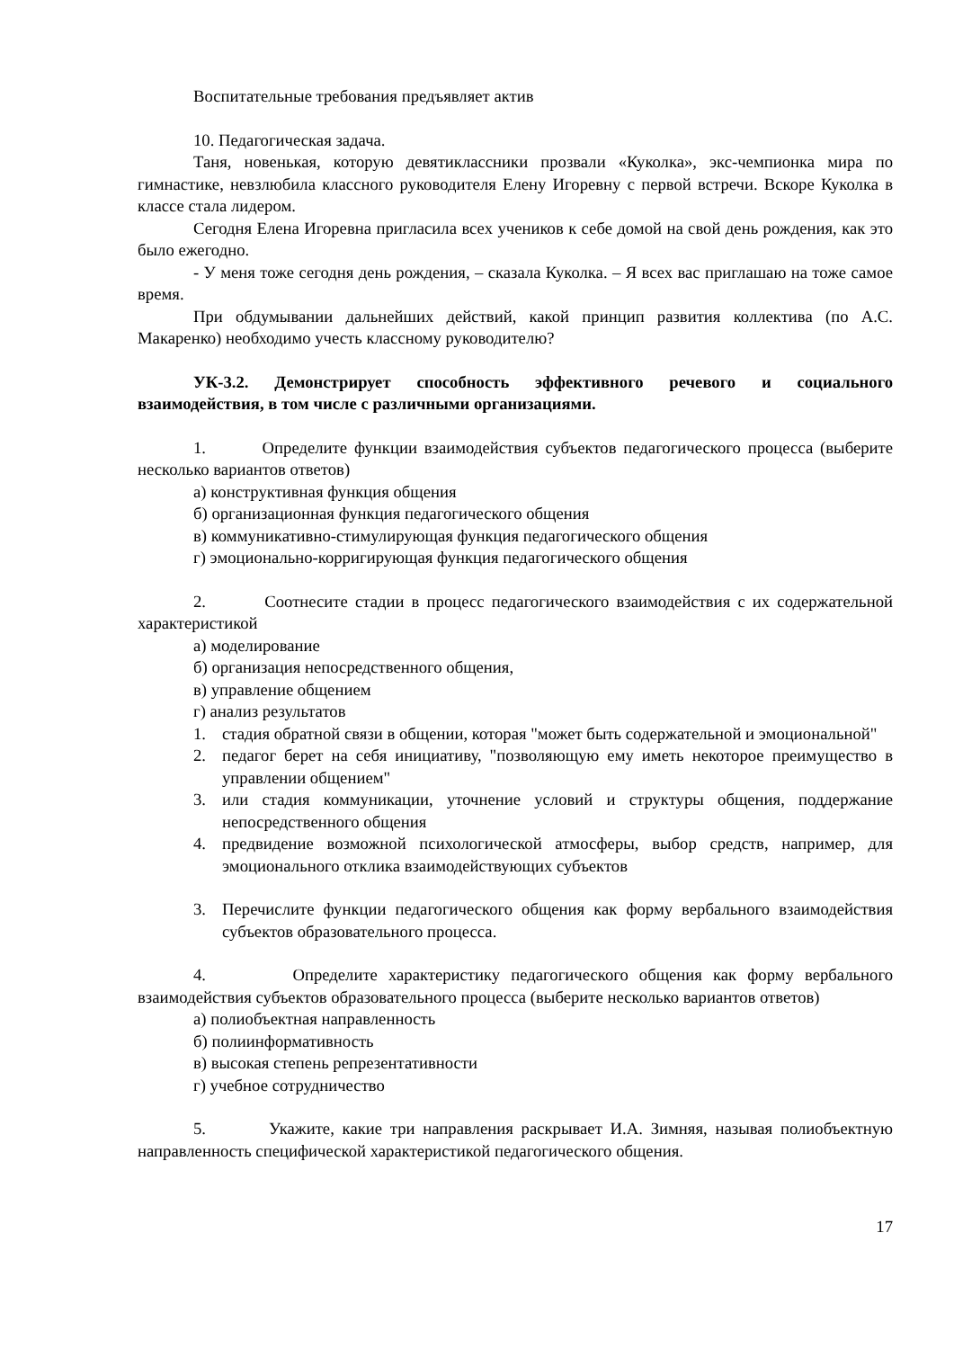Воспитательные требования предъявляет актив
10. Педагогическая задача.
Таня, новенькая, которую девятиклассники прозвали «Куколка», экс-чемпионка мира по гимнастике, невзлюбила классного руководителя Елену Игоревну с первой встречи. Вскоре Куколка в классе стала лидером.
Сегодня Елена Игоревна пригласила всех учеников к себе домой на свой день рождения, как это было ежегодно.
- У меня тоже сегодня день рождения, – сказала Куколка. – Я всех вас приглашаю на тоже самое время.
При обдумывании дальнейших действий, какой принцип развития коллектива (по А.С. Макаренко) необходимо учесть классному руководителю?
УК-3.2. Демонстрирует способность эффективного речевого и социального взаимодействия, в том числе с различными организациями.
1. Определите функции взаимодействия субъектов педагогического процесса (выберите несколько вариантов ответов)
а) конструктивная функция общения
б) организационная функция педагогического общения
в) коммуникативно-стимулирующая функция педагогического общения
г) эмоционально-корригирующая функция педагогического общения
2. Соотнесите стадии в процесс педагогического взаимодействия с их содержательной характеристикой
а) моделирование
б) организация непосредственного общения,
в) управление общением
г) анализ результатов
1. стадия обратной связи в общении, которая "может быть содержательной и эмоциональной"
2. педагог берет на себя инициативу, "позволяющую ему иметь некоторое преимущество в управлении общением"
3. или стадия коммуникации, уточнение условий и структуры общения, поддержание непосредственного общения
4. предвидение возможной психологической атмосферы, выбор средств, например, для эмоционального отклика взаимодействующих субъектов
3. Перечислите функции педагогического общения как форму вербального взаимодействия субъектов образовательного процесса.
4. Определите характеристику педагогического общения как форму вербального взаимодействия субъектов образовательного процесса (выберите несколько вариантов ответов)
а) полиобъектная направленность
б) полиинформативность
в) высокая степень репрезентативности
г) учебное сотрудничество
5. Укажите, какие три направления раскрывает И.А. Зимняя, называя полиобъектную направленность специфической характеристикой педагогического общения.
17